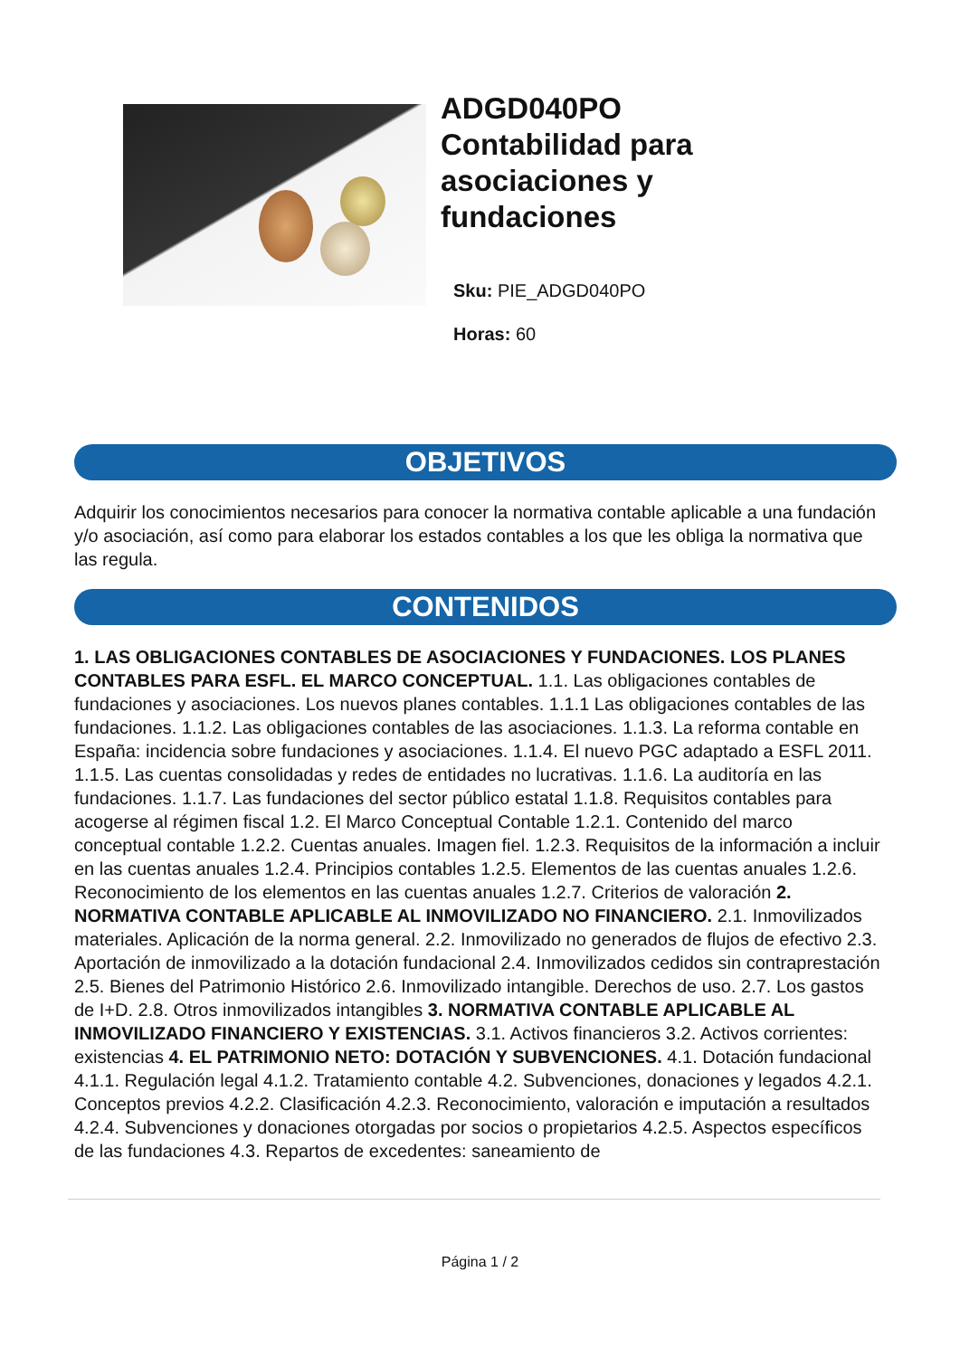ADGD040PO
Contabilidad para
asociaciones y
fundaciones
Sku: PIE_ADGD040PO
Horas: 60
OBJETIVOS
Adquirir los conocimientos necesarios para conocer la normativa contable aplicable a una fundación y/o asociación, así como para elaborar los estados contables a los que les obliga la normativa que las regula.
CONTENIDOS
1. LAS OBLIGACIONES CONTABLES DE ASOCIACIONES Y FUNDACIONES. LOS PLANES CONTABLES PARA ESFL. EL MARCO CONCEPTUAL. 1.1. Las obligaciones contables de fundaciones y asociaciones. Los nuevos planes contables. 1.1.1 Las obligaciones contables de las fundaciones. 1.1.2. Las obligaciones contables de las asociaciones. 1.1.3. La reforma contable en España: incidencia sobre fundaciones y asociaciones. 1.1.4. El nuevo PGC adaptado a ESFL 2011. 1.1.5. Las cuentas consolidadas y redes de entidades no lucrativas. 1.1.6. La auditoría en las fundaciones. 1.1.7. Las fundaciones del sector público estatal 1.1.8. Requisitos contables para acogerse al régimen fiscal 1.2. El Marco Conceptual Contable 1.2.1. Contenido del marco conceptual contable 1.2.2. Cuentas anuales. Imagen fiel. 1.2.3. Requisitos de la información a incluir en las cuentas anuales 1.2.4. Principios contables 1.2.5. Elementos de las cuentas anuales 1.2.6. Reconocimiento de los elementos en las cuentas anuales 1.2.7. Criterios de valoración 2. NORMATIVA CONTABLE APLICABLE AL INMOVILIZADO NO FINANCIERO. 2.1. Inmovilizados materiales. Aplicación de la norma general. 2.2. Inmovilizado no generados de flujos de efectivo 2.3. Aportación de inmovilizado a la dotación fundacional 2.4. Inmovilizados cedidos sin contraprestación 2.5. Bienes del Patrimonio Histórico 2.6. Inmovilizado intangible. Derechos de uso. 2.7. Los gastos de I+D. 2.8. Otros inmovilizados intangibles 3. NORMATIVA CONTABLE APLICABLE AL INMOVILIZADO FINANCIERO Y EXISTENCIAS. 3.1. Activos financieros 3.2. Activos corrientes: existencias 4. EL PATRIMONIO NETO: DOTACIÓN Y SUBVENCIONES. 4.1. Dotación fundacional 4.1.1. Regulación legal 4.1.2. Tratamiento contable 4.2. Subvenciones, donaciones y legados 4.2.1. Conceptos previos 4.2.2. Clasificación 4.2.3. Reconocimiento, valoración e imputación a resultados 4.2.4. Subvenciones y donaciones otorgadas por socios o propietarios 4.2.5. Aspectos específicos de las fundaciones 4.3. Repartos de excedentes: saneamiento de
Página 1 / 2